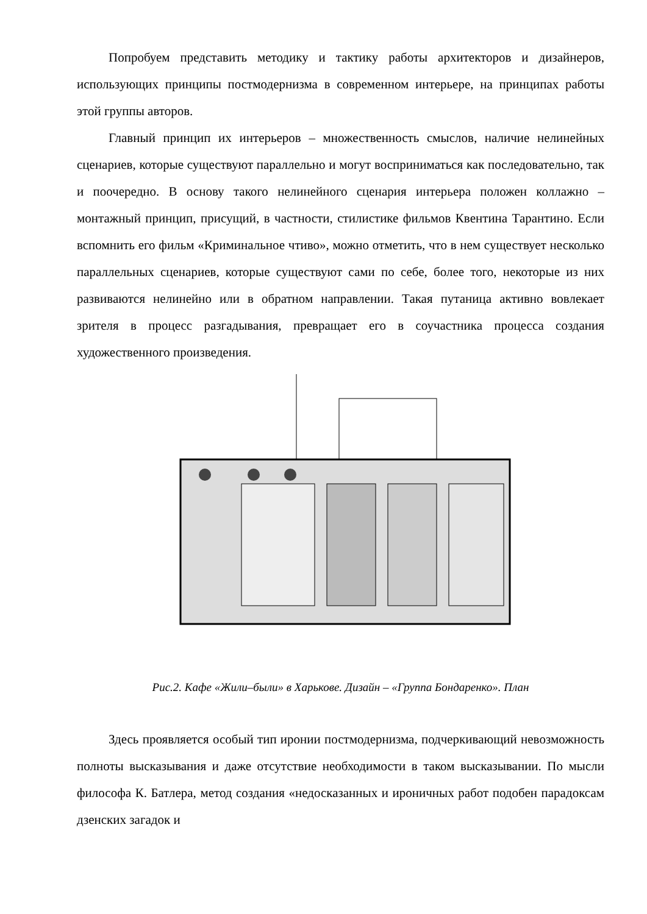Попробуем представить методику и тактику работы архитекторов и дизайнеров, использующих принципы постмодернизма в современном интерьере, на принципах работы этой группы авторов.
Главный принцип их интерьеров – множественность смыслов, наличие нелинейных сценариев, которые существуют параллельно и могут восприниматься как последовательно, так и поочередно. В основу такого нелинейного сценария интерьера положен коллажно – монтажный принцип, присущий, в частности, стилистике фильмов Квентина Тарантино. Если вспомнить его фильм «Криминальное чтиво», можно отметить, что в нем существует несколько параллельных сценариев, которые существуют сами по себе, более того, некоторые из них развиваются нелинейно или в обратном направлении. Такая путаница активно вовлекает зрителя в процесс разгадывания, превращает его в соучастника процесса создания художественного произведения.
Рис.2. Кафе «Жили–были» в Харькове. Дизайн – «Группа Бондаренко». План
Здесь проявляется особый тип иронии постмодернизма, подчеркивающий невозможность полноты высказывания и даже отсутствие необходимости в таком высказывании. По мысли философа К. Батлера, метод создания «недосказанных и ироничных работ подобен парадоксам дзенских загадок и